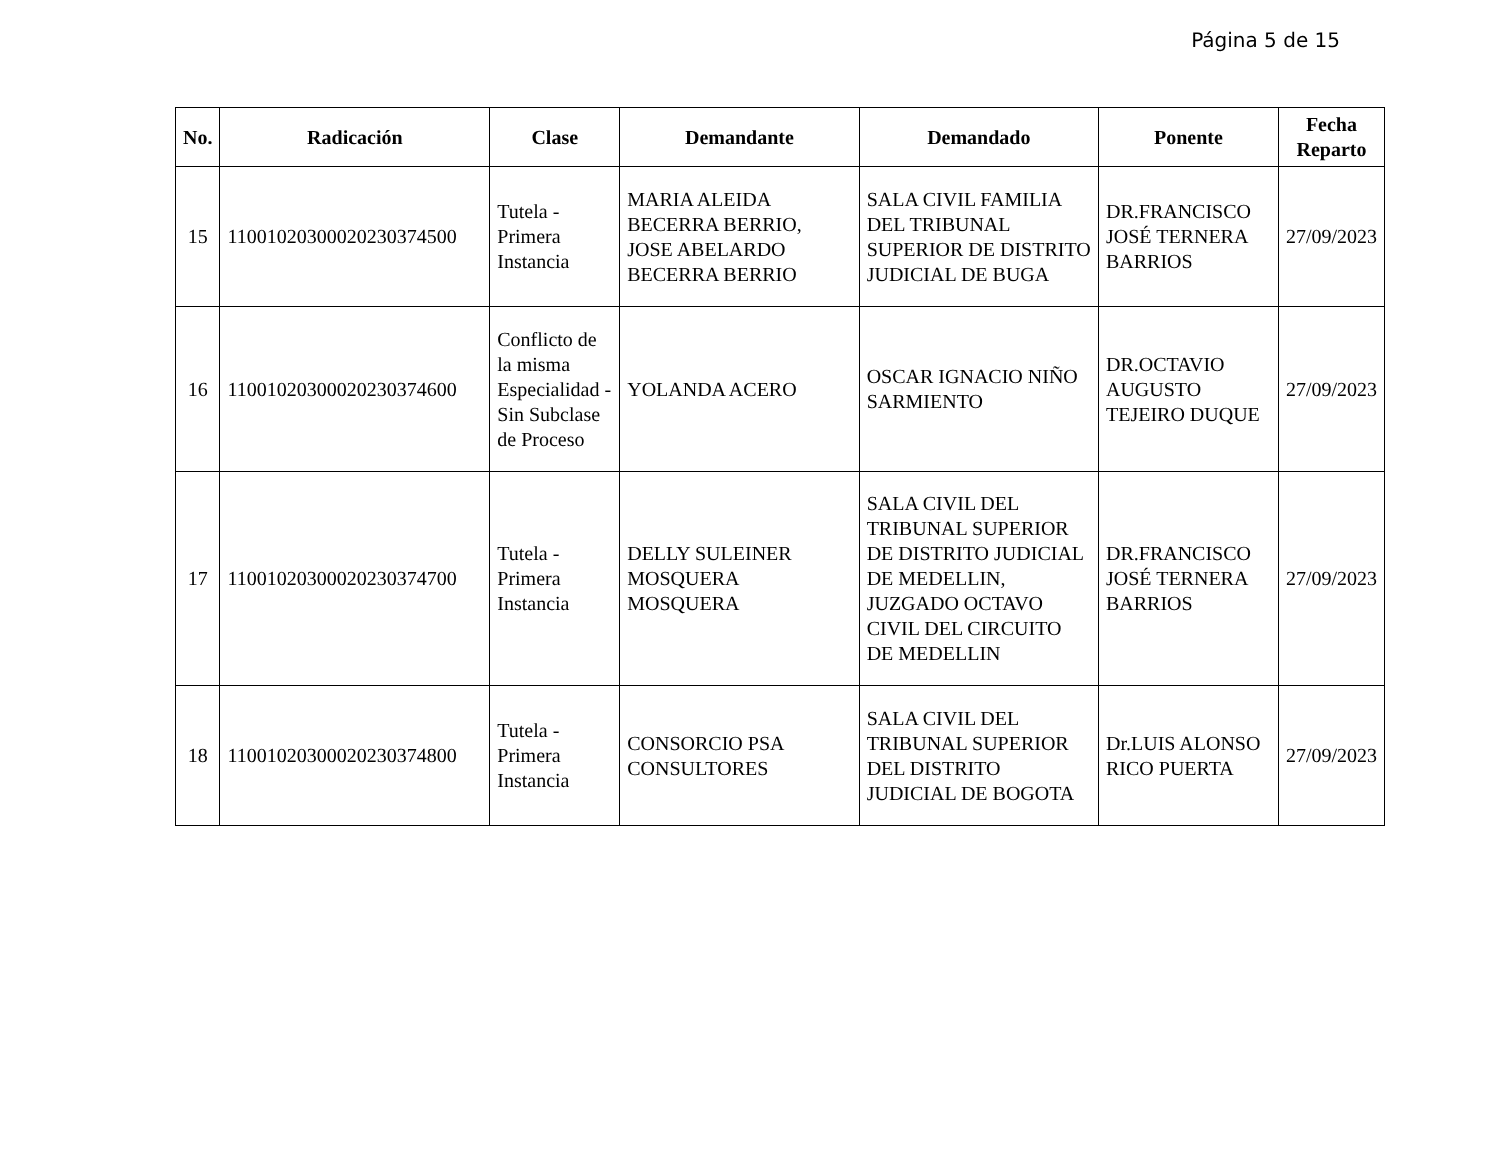Página 5 de 15
| No. | Radicación | Clase | Demandante | Demandado | Ponente | Fecha Reparto |
| --- | --- | --- | --- | --- | --- | --- |
| 15 | 11001020300020230374500 | Tutela - Primera Instancia | MARIA ALEIDA BECERRA BERRIO, JOSE ABELARDO BECERRA BERRIO | SALA CIVIL FAMILIA DEL TRIBUNAL SUPERIOR DE DISTRITO JUDICIAL DE BUGA | DR.FRANCISCO JOSÉ TERNERA BARRIOS | 27/09/2023 |
| 16 | 11001020300020230374600 | Conflicto de la misma Especialidad - Sin Subclase de Proceso | YOLANDA ACERO | OSCAR IGNACIO NIÑO SARMIENTO | DR.OCTAVIO AUGUSTO TEJEIRO DUQUE | 27/09/2023 |
| 17 | 11001020300020230374700 | Tutela - Primera Instancia | DELLY SULEINER MOSQUERA MOSQUERA | SALA CIVIL DEL TRIBUNAL SUPERIOR DE DISTRITO JUDICIAL DE MEDELLIN, JUZGADO OCTAVO CIVIL DEL CIRCUITO DE MEDELLIN | DR.FRANCISCO JOSÉ TERNERA BARRIOS | 27/09/2023 |
| 18 | 11001020300020230374800 | Tutela - Primera Instancia | CONSORCIO PSA CONSULTORES | SALA CIVIL DEL TRIBUNAL SUPERIOR DEL DISTRITO JUDICIAL DE BOGOTA | Dr.LUIS ALONSO RICO PUERTA | 27/09/2023 |